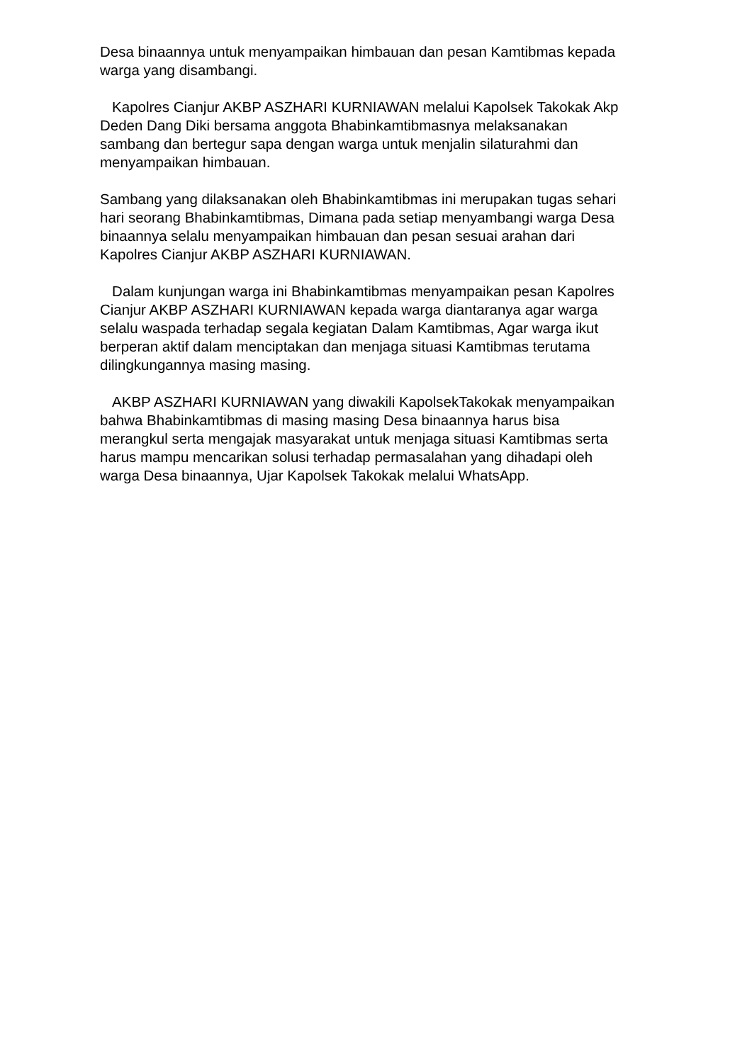Desa binaannya untuk menyampaikan himbauan dan pesan Kamtibmas kepada warga yang disambangi.
Kapolres Cianjur AKBP ASZHARI KURNIAWAN melalui Kapolsek Takokak Akp Deden Dang Diki bersama anggota Bhabinkamtibmasnya melaksanakan sambang dan bertegur sapa dengan warga untuk menjalin silaturahmi dan menyampaikan himbauan.
Sambang yang dilaksanakan oleh Bhabinkamtibmas ini merupakan tugas sehari hari seorang Bhabinkamtibmas, Dimana pada setiap menyambangi warga Desa binaannya selalu menyampaikan himbauan dan pesan sesuai arahan dari Kapolres Cianjur AKBP ASZHARI KURNIAWAN.
Dalam kunjungan warga ini Bhabinkamtibmas menyampaikan pesan Kapolres Cianjur AKBP ASZHARI KURNIAWAN kepada warga diantaranya agar warga selalu waspada terhadap segala kegiatan Dalam Kamtibmas, Agar warga ikut berperan aktif dalam menciptakan dan menjaga situasi Kamtibmas terutama dilingkungannya masing masing.
AKBP ASZHARI KURNIAWAN yang diwakili KapolsekTakokak menyampaikan bahwa Bhabinkamtibmas di masing masing Desa binaannya harus bisa merangkul serta mengajak masyarakat untuk menjaga situasi Kamtibmas serta harus mampu mencarikan solusi terhadap permasalahan yang dihadapi oleh warga Desa binaannya, Ujar Kapolsek Takokak melalui WhatsApp.